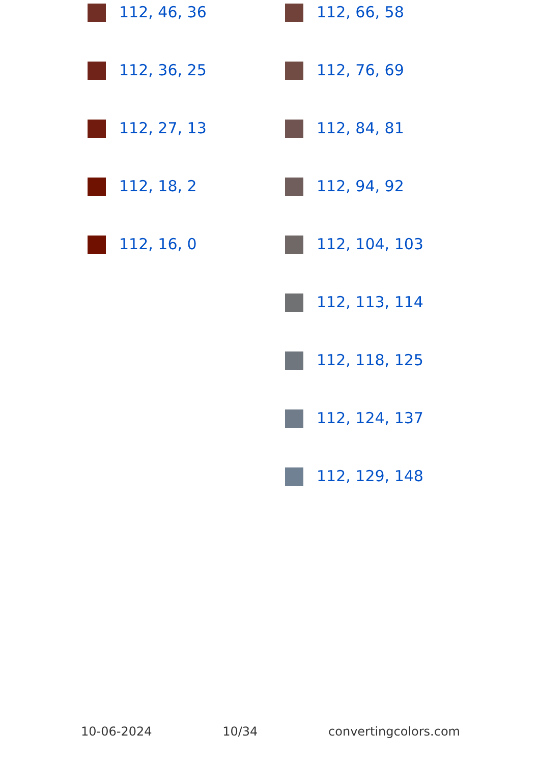112, 46, 36
112, 36, 25
112, 27, 13
112, 18, 2
112, 16, 0
112, 66, 58
112, 76, 69
112, 84, 81
112, 94, 92
112, 104, 103
112, 113, 114
112, 118, 125
112, 124, 137
112, 129, 148
10-06-2024 10/34 convertingcolors.com